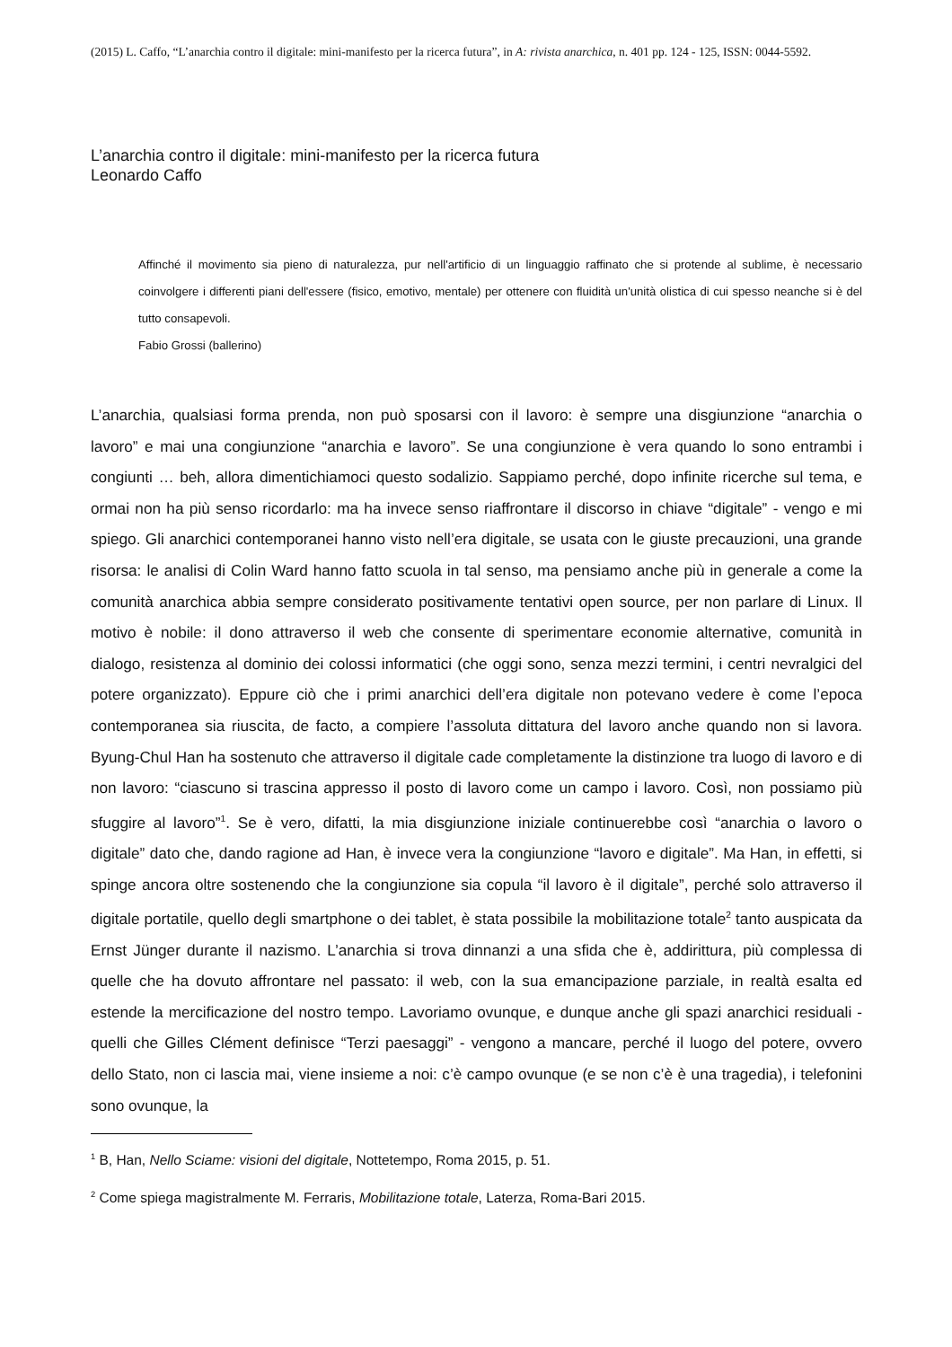(2015) L. Caffo, “L’anarchia contro il digitale: mini-manifesto per la ricerca futura”, in A: rivista anarchica, n. 401 pp. 124 - 125, ISSN: 0044-5592.
L’anarchia contro il digitale: mini-manifesto per la ricerca futura
Leonardo Caffo
Affinché il movimento sia pieno di naturalezza, pur nell'artificio di un linguaggio raffinato che si protende al sublime, è necessario coinvolgere i differenti piani dell'essere (fisico, emotivo, mentale) per ottenere con fluidità un'unità olistica di cui spesso neanche si è del tutto consapevoli.
Fabio Grossi (ballerino)
L’anarchia, qualsiasi forma prenda, non può sposarsi con il lavoro: è sempre una disgiunzione “anarchia o lavoro” e mai una congiunzione “anarchia e lavoro”. Se una congiunzione è vera quando lo sono entrambi i congiunti … beh, allora dimentichiamoci questo sodalizio. Sappiamo perché, dopo infinite ricerche sul tema, e ormai non ha più senso ricordarlo: ma ha invece senso riaffrontare il discorso in chiave “digitale” - vengo e mi spiego. Gli anarchici contemporanei hanno visto nell’era digitale, se usata con le giuste precauzioni, una grande risorsa: le analisi di Colin Ward hanno fatto scuola in tal senso, ma pensiamo anche più in generale a come la comunità anarchica abbia sempre considerato positivamente tentativi open source, per non parlare di Linux. Il motivo è nobile: il dono attraverso il web che consente di sperimentare economie alternative, comunità in dialogo, resistenza al dominio dei colossi informatici (che oggi sono, senza mezzi termini, i centri nevralgici del potere organizzato). Eppure ciò che i primi anarchici dell’era digitale non potevano vedere è come l’epoca contemporanea sia riuscita, de facto, a compiere l’assoluta dittatura del lavoro anche quando non si lavora. Byung-Chul Han ha sostenuto che attraverso il digitale cade completamente la distinzione tra luogo di lavoro e di non lavoro: “ciascuno si trascina appresso il posto di lavoro come un campo i lavoro. Così, non possiamo più sfuggire al lavoro”<sup>1</sup>. Se è vero, difatti, la mia disgiunzione iniziale continuerebbe così “anarchia o lavoro o digitale” dato che, dando ragione ad Han, è invece vera la congiunzione “lavoro e digitale”. Ma Han, in effetti, si spinge ancora oltre sostenendo che la congiunzione sia copula “il lavoro è il digitale”, perché solo attraverso il digitale portatile, quello degli smartphone o dei tablet, è stata possibile la mobilitazione totale<sup>2</sup> tanto auspicata da Ernst Jünger durante il nazismo. L’anarchia si trova dinnanzi a una sfida che è, addirittura, più complessa di quelle che ha dovuto affrontare nel passato: il web, con la sua emancipazione parziale, in realtà esalta ed estende la mercificazione del nostro tempo. Lavoriamo ovunque, e dunque anche gli spazi anarchici residuali - quelli che Gilles Clément definisce “Terzi paesaggi” - vengono a mancare, perché il luogo del potere, ovvero dello Stato, non ci lascia mai, viene insieme a noi: c’è campo ovunque (e se non c’è è una tragedia), i telefonini sono ovunque, la
<sup>1</sup> B, Han, Nello Sciame: visioni del digitale, Nottetempo, Roma 2015, p. 51.
<sup>2</sup> Come spiega magistralmente M. Ferraris, Mobilitazione totale, Laterza, Roma-Bari 2015.